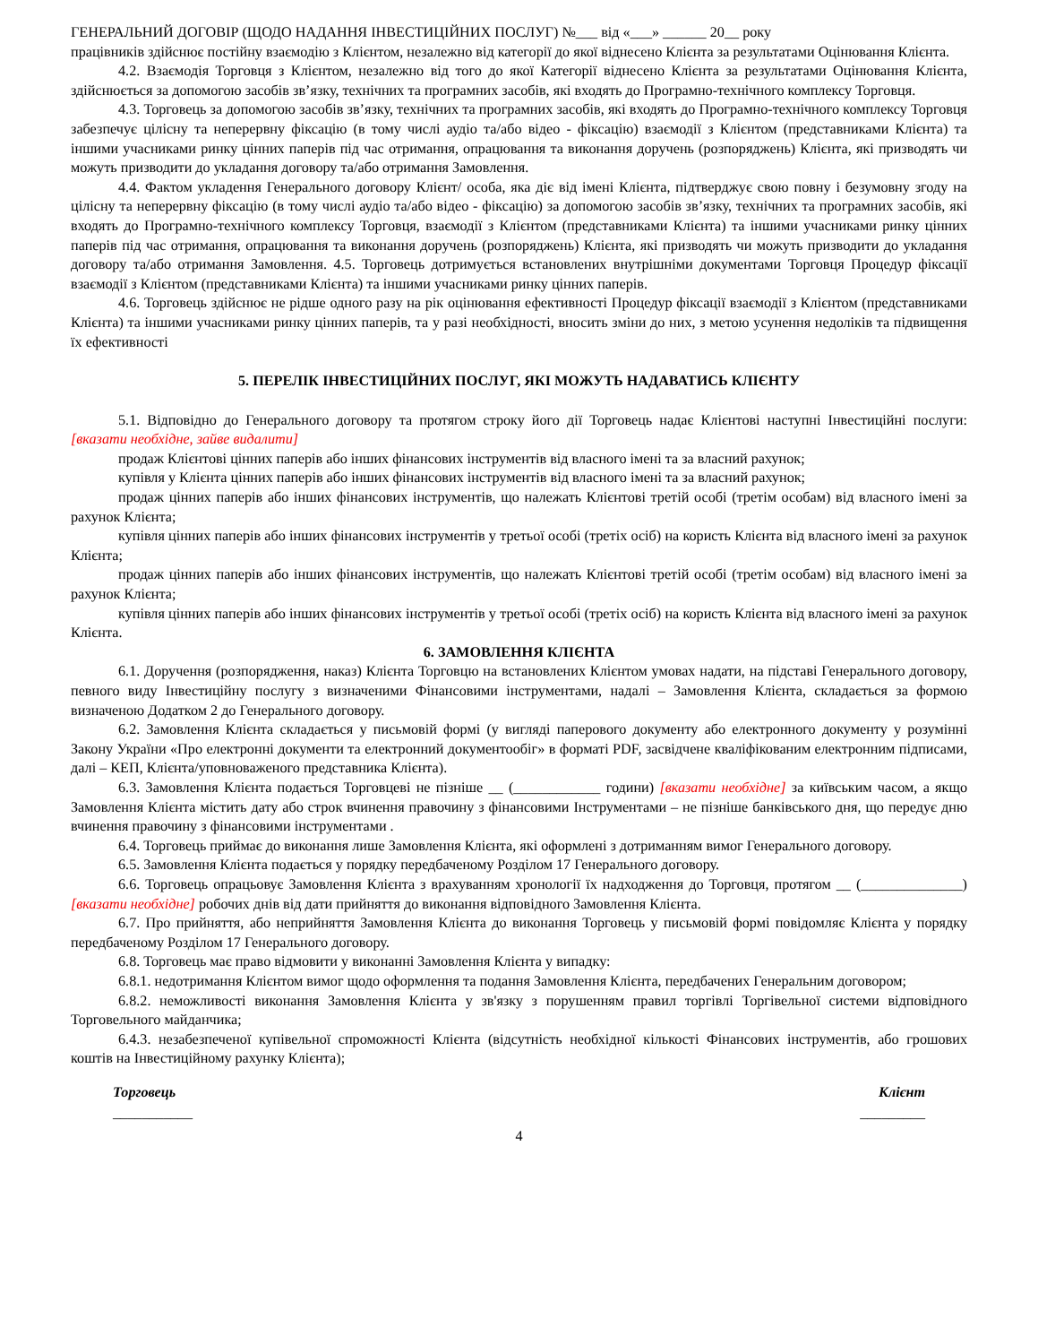ГЕНЕРАЛЬНИЙ ДОГОВІР (ЩОДО НАДАННЯ ІНВЕСТИЦІЙНИХ ПОСЛУГ) №___ від «___» ______ 20__ року
працівників здійснює постійну взаємодію з Клієнтом, незалежно від категорії до якої віднесено Клієнта за результатами Оцінювання Клієнта.
4.2. Взаємодія Торговця з Клієнтом, незалежно від того до якої Категорії віднесено Клієнта за результатами Оцінювання Клієнта, здійснюється за допомогою засобів зв’язку, технічних та програмних засобів, які входять до Програмно-технічного комплексу Торговця.
4.3. Торговець за допомогою засобів зв’язку, технічних та програмних засобів, які входять до Програмно-технічного комплексу Торговця забезпечує цілісну та неперервну фіксацію (в тому числі аудіо та/або відео - фіксацію) взаємодії з Клієнтом (представниками Клієнта) та іншими учасниками ринку цінних паперів під час отримання, опрацювання та виконання доручень (розпоряджень) Клієнта, які призводять чи можуть призводити до укладання договору та/або отримання Замовлення.
4.4. Фактом укладення Генерального договору Клієнт/ особа, яка діє від імені Клієнта, підтверджує свою повну і безумовну згоду на цілісну та неперервну фіксацію (в тому числі аудіо та/або відео - фіксацію) за допомогою засобів зв’язку, технічних та програмних засобів, які входять до Програмно-технічного комплексу Торговця, взаємодії з Клієнтом (представниками Клієнта) та іншими учасниками ринку цінних паперів під час отримання, опрацювання та виконання доручень (розпоряджень) Клієнта, які призводять чи можуть призводити до укладання договору та/або отримання Замовлення. 4.5. Торговець дотримується встановлених внутрішніми документами Торговця Процедур фіксації взаємодії з Клієнтом (представниками Клієнта) та іншими учасниками ринку цінних паперів.
4.6. Торговець здійснює не рідше одного разу на рік оцінювання ефективності Процедур фіксації взаємодії з Клієнтом (представниками Клієнта) та іншими учасниками ринку цінних паперів, та у разі необхідності, вносить зміни до них, з метою усунення недоліків та підвищення їх ефективності
5. ПЕРЕЛІК ІНВЕСТИЦІЙНИХ ПОСЛУГ, ЯКІ МОЖУТЬ НАДАВАТИСЬ КЛІЄНТУ
5.1. Відповідно до Генерального договору та протягом строку його дії Торговець надає Клієнтові наступні Інвестиційні послуги: [вказати необхідне, зайве видалити]
продаж Клієнтові цінних паперів або інших фінансових інструментів від власного імені та за власний рахунок;
купівля у Клієнта цінних паперів або інших фінансових інструментів від власного імені та за власний рахунок;
продаж цінних паперів або інших фінансових інструментів, що належать Клієнтові третій особі (третім особам) від власного імені за рахунок Клієнта;
купівля цінних паперів або інших фінансових інструментів у третьої особі (третіх осіб) на користь Клієнта від власного імені за рахунок Клієнта;
продаж цінних паперів або інших фінансових інструментів, що належать Клієнтові третій особі (третім особам) від власного імені за рахунок Клієнта;
купівля цінних паперів або інших фінансових інструментів у третьої особі (третіх осіб) на користь Клієнта від власного імені за рахунок Клієнта.
6. ЗАМОВЛЕННЯ КЛІЄНТА
6.1. Доручення (розпорядження, наказ) Клієнта Торговцю на встановлених Клієнтом умовах надати, на підставі Генерального договору, певного виду Інвестиційну послугу з визначеними Фінансовими інструментами, надалі – Замовлення Клієнта, складається за формою визначеною Додатком 2 до Генерального договору.
6.2. Замовлення Клієнта складається у письмовій формі (у вигляді паперового документу або електронного документу у розумінні Закону України «Про електронні документи та електронний документообіг» в форматі PDF, засвідчене кваліфікованим електронним підписами, далі – КЕП, Клієнта/уповноваженого представника Клієнта).
6.3. Замовлення Клієнта подається Торговцеві не пізніше __ (____________ години) [вказати необхідне] за київським часом, а якщо Замовлення Клієнта містить дату або строк вчинення правочину з фінансовими Інструментами – не пізніше банківського дня, що передує дню вчинення правочину з фінансовими інструментами .
6.4. Торговець приймає до виконання лише Замовлення Клієнта, які оформлені з дотриманням вимог Генерального договору.
6.5. Замовлення Клієнта подається у порядку передбаченому Розділом 17 Генерального договору.
6.6. Торговець опрацьовує Замовлення Клієнта з врахуванням хронології їх надходження до Торговця, протягом __ (______________) [вказати необхідне] робочих днів від дати прийняття до виконання відповідного Замовлення Клієнта.
6.7. Про прийняття, або неприйняття Замовлення Клієнта до виконання Торговець у письмовій формі повідомляє Клієнта у порядку передбаченому Розділом 17 Генерального договору.
6.8. Торговець має право відмовити у виконанні Замовлення Клієнта у випадку:
6.8.1. недотримання Клієнтом вимог щодо оформлення та подання Замовлення Клієнта, передбачених Генеральним договором;
6.8.2. неможливості виконання Замовлення Клієнта у зв'язку з порушенням правил торгівлі Торгівельної системи відповідного Торговельного майданчика;
6.4.3. незабезпеченої купівельної спроможності Клієнта (відсутність необхідної кількості Фінансових інструментів, або грошових коштів на Інвестиційному рахунку Клієнта);
Торговець Клієнт
___________ _________
4